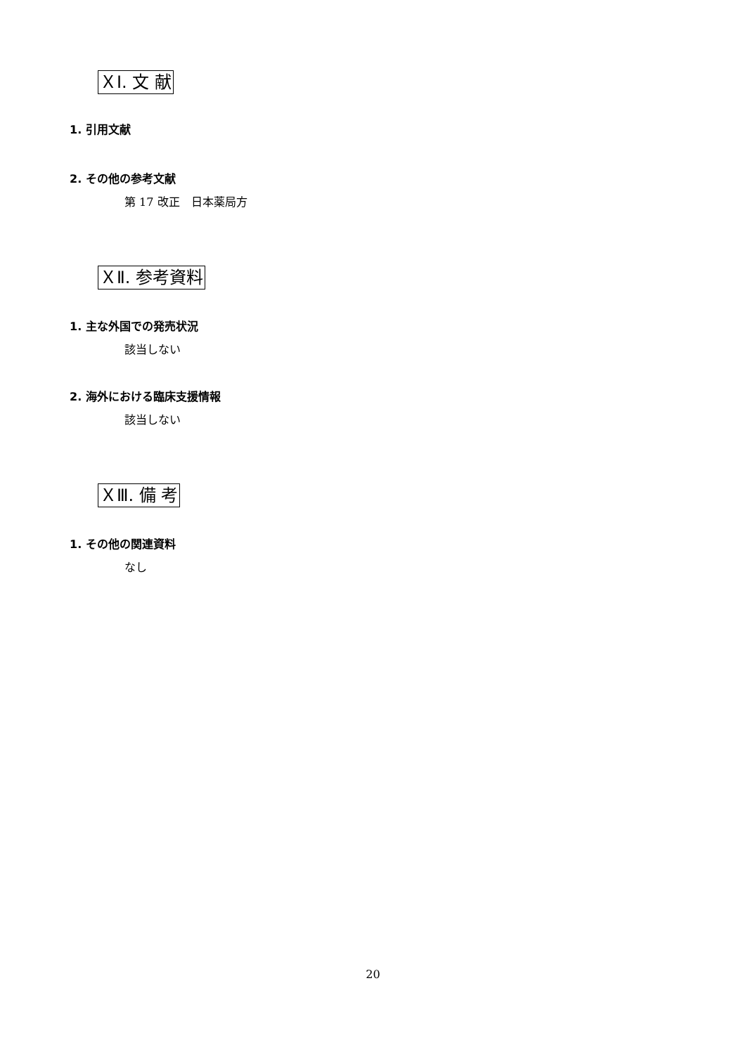ＸⅠ. 文 献
1. 引用文献
2. その他の参考文献
第 17 改正　日本薬局方
ＸⅡ. 参考資料
1. 主な外国での発売状況
該当しない
2. 海外における臨床支援情報
該当しない
ＸⅢ. 備 考
1. その他の関連資料
なし
20